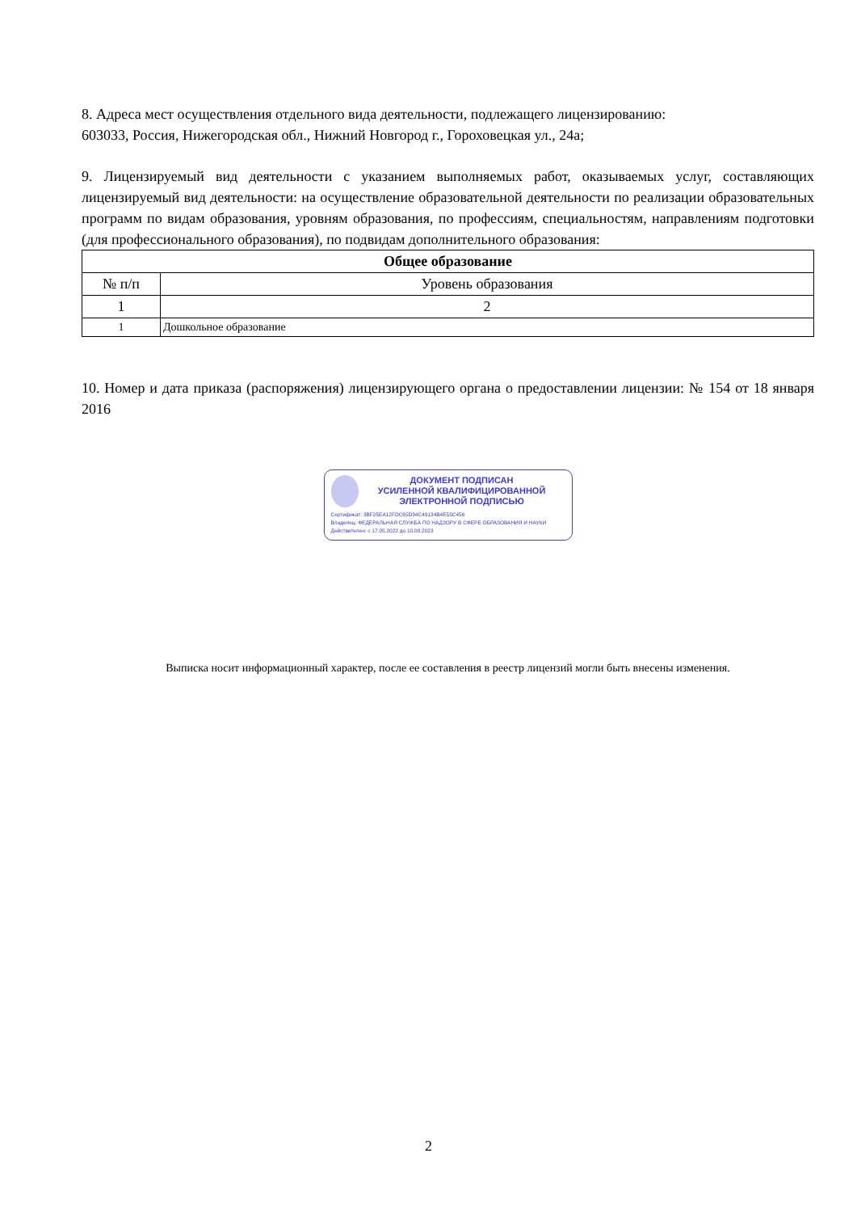8. Адреса мест осуществления отдельного вида деятельности, подлежащего лицензированию:
603033, Россия, Нижегородская обл., Нижний Новгород г., Гороховецкая ул., 24а;
9. Лицензируемый вид деятельности с указанием выполняемых работ, оказываемых услуг, составляющих лицензируемый вид деятельности: на осуществление образовательной деятельности по реализации образовательных программ по видам образования, уровням образования, по профессиям, специальностям, направлениям подготовки (для профессионального образования), по подвидам дополнительного образования:
| Общее образование | |
| --- | --- |
| № п/п | Уровень образования |
| 1 | 2 |
| 1 | Дошкольное образование |
10. Номер и дата приказа (распоряжения) лицензирующего органа о предоставлении лицензии: № 154 от 18 января 2016
ДОКУМЕНТ ПОДПИСАН
УСИЛЕННОЙ КВАЛИФИЦИРОВАННОЙ
ЭЛЕКТРОННОЙ ПОДПИСЬЮ
Сертификат: 3BF25EA12FDC65D34C49134B4E55C456
Владелец: ФЕДЕРАЛЬНАЯ СЛУЖБА ПО НАДЗОРУ В СФЕРЕ ОБРАЗОВАНИЯ И НАУКИ
Действителен: с 17.05.2022 до 10.08.2023
Выписка носит информационный характер, после ее составления в реестр лицензий могли быть внесены изменения.
2